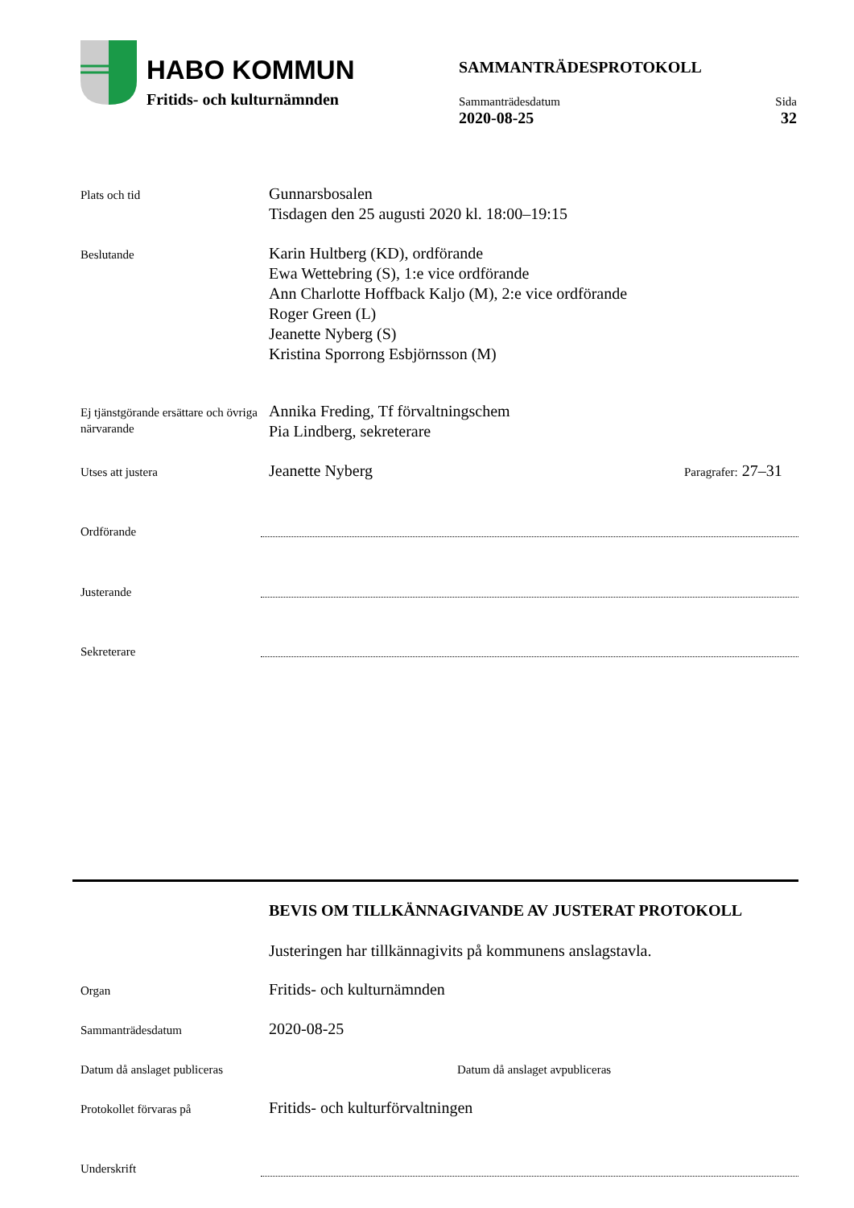HABO KOMMUN
Fritids- och kulturnämnden
SAMMANTRÄDESPROTOKOLL
Sammanträdesdatum
2020-08-25
Sida
32
Plats och tid
Gunnarsbosalen
Tisdagen den 25 augusti 2020 kl. 18:00–19:15
Beslutande
Karin Hultberg (KD), ordförande
Ewa Wettebring (S), 1:e vice ordförande
Ann Charlotte Hoffback Kaljo (M), 2:e vice ordförande
Roger Green (L)
Jeanette Nyberg (S)
Kristina Sporrong Esbjörnsson (M)
Ej tjänstgörande ersättare och övriga närvarande
Annika Freding, Tf förvaltningschem
Pia Lindberg, sekreterare
Utses att justera
Jeanette Nyberg
Paragrafer: 27–31
Ordförande
Justerande
Sekreterare
BEVIS OM TILLKÄNNAGIVANDE AV JUSTERAT PROTOKOLL
Justeringen har tillkännagivits på kommunens anslagstavla.
Organ
Fritids- och kulturnämnden
Sammanträdesdatum
2020-08-25
Datum då anslaget publiceras
Datum då anslaget avpubliceras
Protokollet förvaras på
Fritids- och kulturförvaltningen
Underskrift